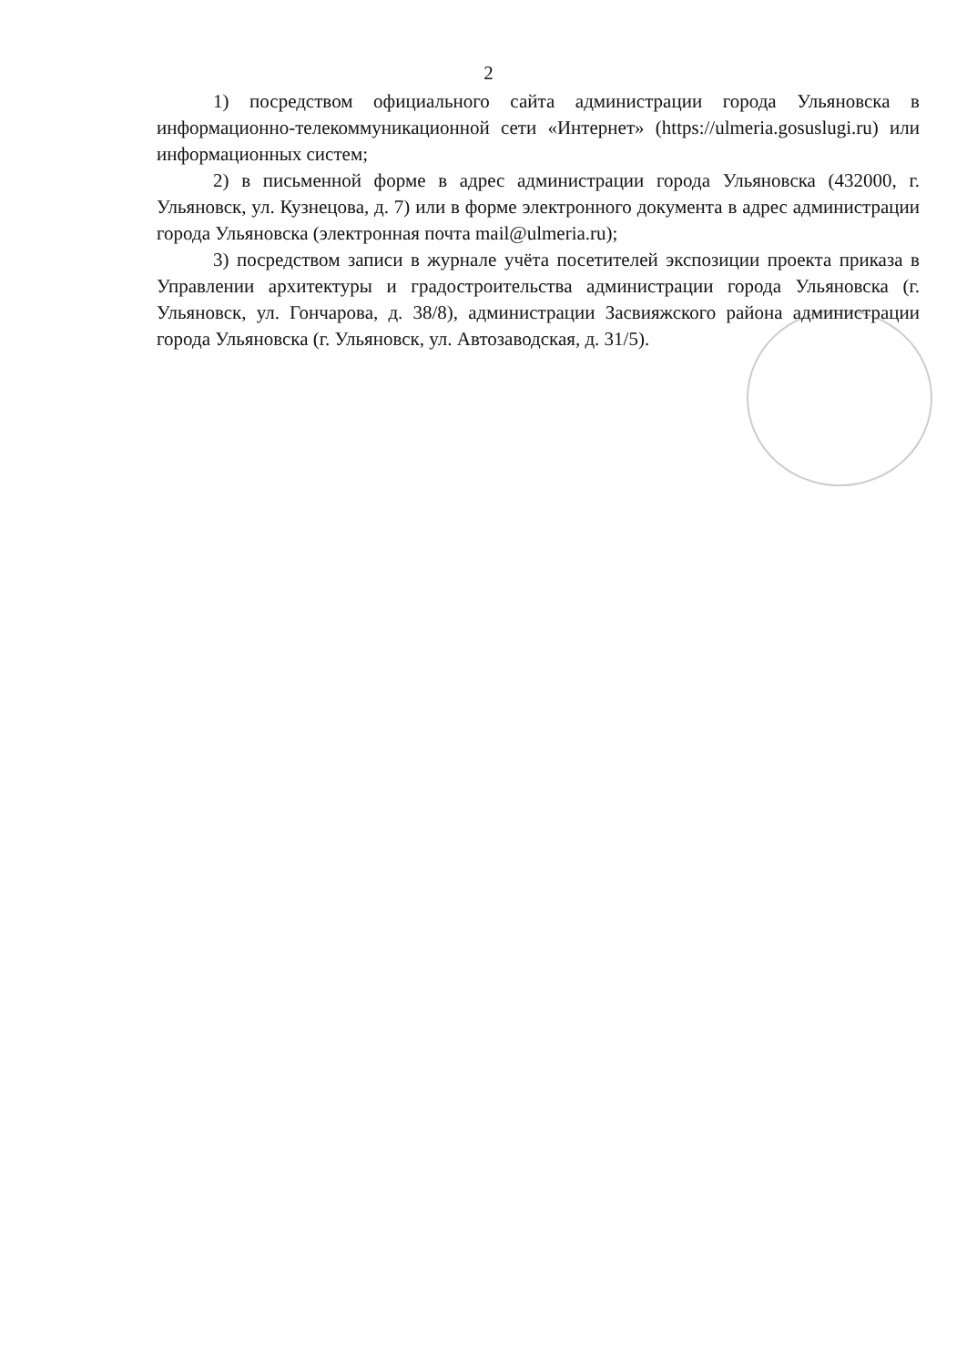2
1) посредством официального сайта администрации города Ульяновска в информационно-телекоммуникационной сети «Интернет» (https://ulmeria.gosuslugi.ru) или информационных систем;
2) в письменной форме в адрес администрации города Ульяновска (432000, г. Ульяновск, ул. Кузнецова, д. 7) или в форме электронного документа в адрес администрации города Ульяновска (электронная почта mail@ulmeria.ru);
3) посредством записи в журнале учёта посетителей экспозиции проекта приказа в Управлении архитектуры и градостроительства администрации города Ульяновска (г. Ульяновск, ул. Гончарова, д. 38/8), администрации Засвияжского района администрации города Ульяновска (г. Ульяновск, ул. Автозаводская, д. 31/5).